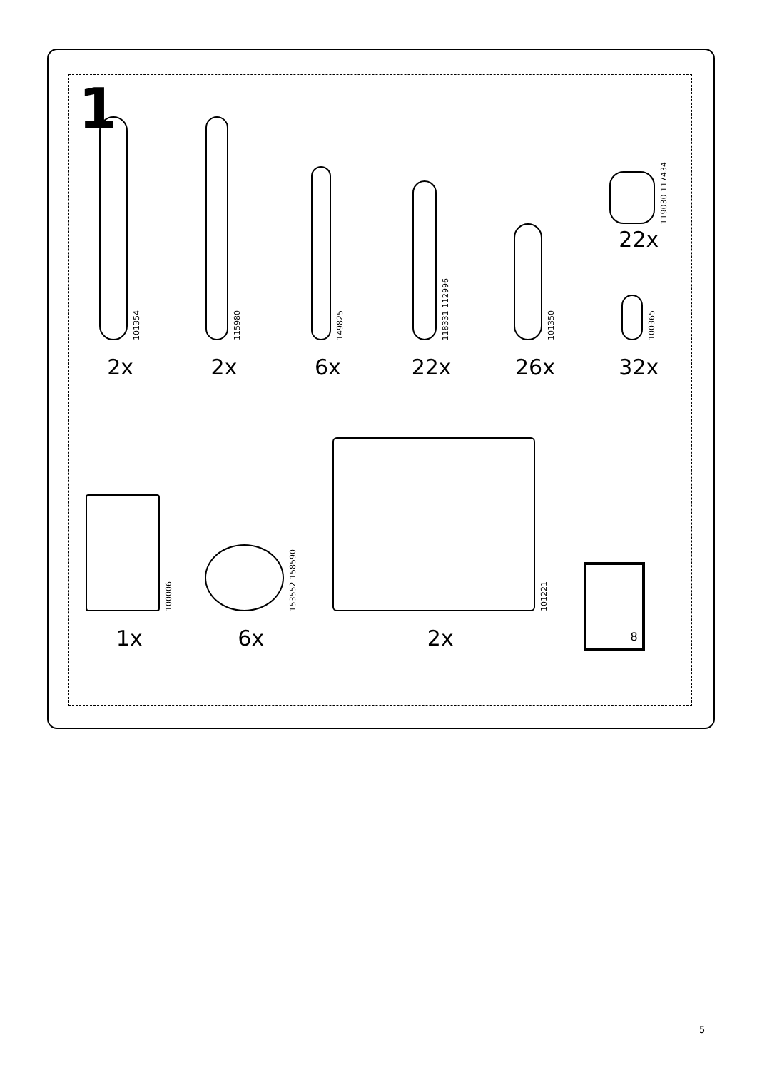1
101354
2x
115980
2x
149825
6x
118331 112996
22x
101350
26x
119030 117434
22x
100365
32x
100006
1x
153552 158590
6x
101221
2x
8
5